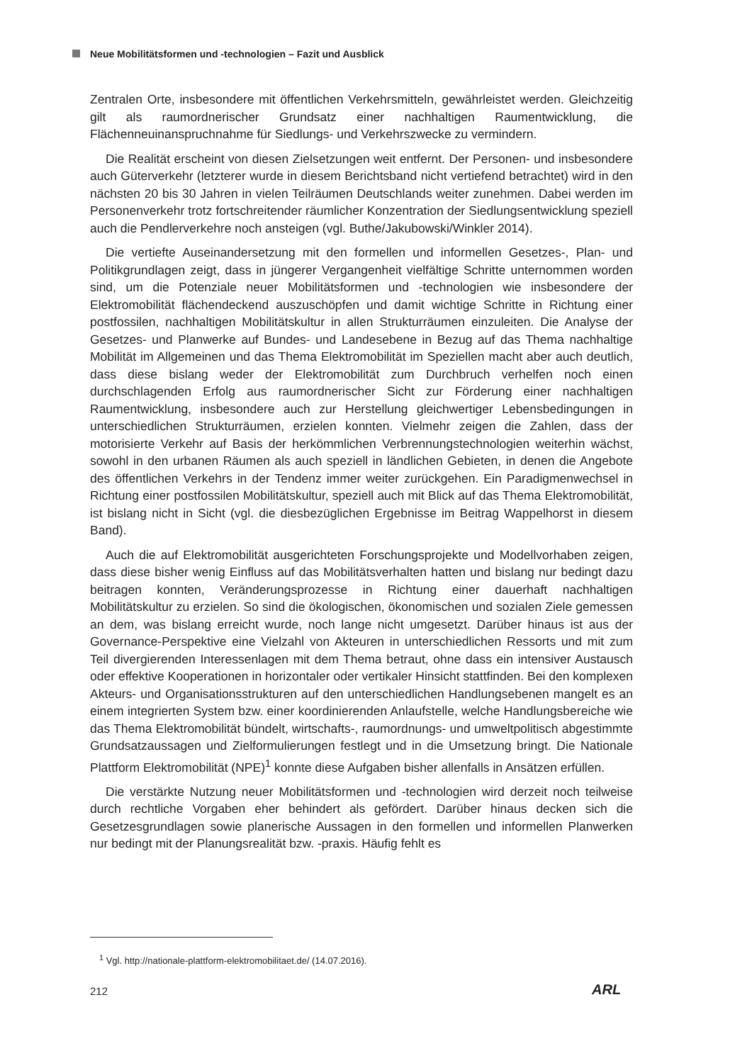Neue Mobilitätsformen und -technologien – Fazit und Ausblick
Zentralen Orte, insbesondere mit öffentlichen Verkehrsmitteln, gewährleistet werden. Gleichzeitig gilt als raumordnerischer Grundsatz einer nachhaltigen Raumentwicklung, die Flächenneuinanspruchnahme für Siedlungs- und Verkehrszwecke zu vermindern.
Die Realität erscheint von diesen Zielsetzungen weit entfernt. Der Personen- und insbesondere auch Güterverkehr (letzterer wurde in diesem Berichtsband nicht vertiefend betrachtet) wird in den nächsten 20 bis 30 Jahren in vielen Teilräumen Deutschlands weiter zunehmen. Dabei werden im Personenverkehr trotz fortschreitender räumlicher Konzentration der Siedlungsentwicklung speziell auch die Pendlerverkehre noch ansteigen (vgl. Buthe/Jakubowski/Winkler 2014).
Die vertiefte Auseinandersetzung mit den formellen und informellen Gesetzes-, Plan- und Politikgrundlagen zeigt, dass in jüngerer Vergangenheit vielfältige Schritte unternommen worden sind, um die Potenziale neuer Mobilitätsformen und -technologien wie insbesondere der Elektromobilität flächendeckend auszuschöpfen und damit wichtige Schritte in Richtung einer postfossilen, nachhaltigen Mobilitätskultur in allen Strukturräumen einzuleiten. Die Analyse der Gesetzes- und Planwerke auf Bundes- und Landesebene in Bezug auf das Thema nachhaltige Mobilität im Allgemeinen und das Thema Elektromobilität im Speziellen macht aber auch deutlich, dass diese bislang weder der Elektromobilität zum Durchbruch verhelfen noch einen durchschlagenden Erfolg aus raumordnerischer Sicht zur Förderung einer nachhaltigen Raumentwicklung, insbesondere auch zur Herstellung gleichwertiger Lebensbedingungen in unterschiedlichen Strukturräumen, erzielen konnten. Vielmehr zeigen die Zahlen, dass der motorisierte Verkehr auf Basis der herkömmlichen Verbrennungstechnologien weiterhin wächst, sowohl in den urbanen Räumen als auch speziell in ländlichen Gebieten, in denen die Angebote des öffentlichen Verkehrs in der Tendenz immer weiter zurückgehen. Ein Paradigmenwechsel in Richtung einer postfossilen Mobilitätskultur, speziell auch mit Blick auf das Thema Elektromobilität, ist bislang nicht in Sicht (vgl. die diesbezüglichen Ergebnisse im Beitrag Wappelhorst in diesem Band).
Auch die auf Elektromobilität ausgerichteten Forschungsprojekte und Modellvorhaben zeigen, dass diese bisher wenig Einfluss auf das Mobilitätsverhalten hatten und bislang nur bedingt dazu beitragen konnten, Veränderungsprozesse in Richtung einer dauerhaft nachhaltigen Mobilitätskultur zu erzielen. So sind die ökologischen, ökonomischen und sozialen Ziele gemessen an dem, was bislang erreicht wurde, noch lange nicht umgesetzt. Darüber hinaus ist aus der Governance-Perspektive eine Vielzahl von Akteuren in unterschiedlichen Ressorts und mit zum Teil divergierenden Interessenlagen mit dem Thema betraut, ohne dass ein intensiver Austausch oder effektive Kooperationen in horizontaler oder vertikaler Hinsicht stattfinden. Bei den komplexen Akteurs- und Organisationsstrukturen auf den unterschiedlichen Handlungsebenen mangelt es an einem integrierten System bzw. einer koordinierenden Anlaufstelle, welche Handlungsbereiche wie das Thema Elektromobilität bündelt, wirtschafts-, raumordnungs- und umweltpolitisch abgestimmte Grundsatzaussagen und Zielformulierungen festlegt und in die Umsetzung bringt. Die Nationale Plattform Elektromobilität (NPE)<sup>1</sup> konnte diese Aufgaben bisher allenfalls in Ansätzen erfüllen.
Die verstärkte Nutzung neuer Mobilitätsformen und -technologien wird derzeit noch teilweise durch rechtliche Vorgaben eher behindert als gefördert. Darüber hinaus decken sich die Gesetzesgrundlagen sowie planerische Aussagen in den formellen und informellen Planwerken nur bedingt mit der Planungsrealität bzw. -praxis. Häufig fehlt es
<sup>1</sup> Vgl. http://nationale-plattform-elektromobilitaet.de/ (14.07.2016).
212 ARL